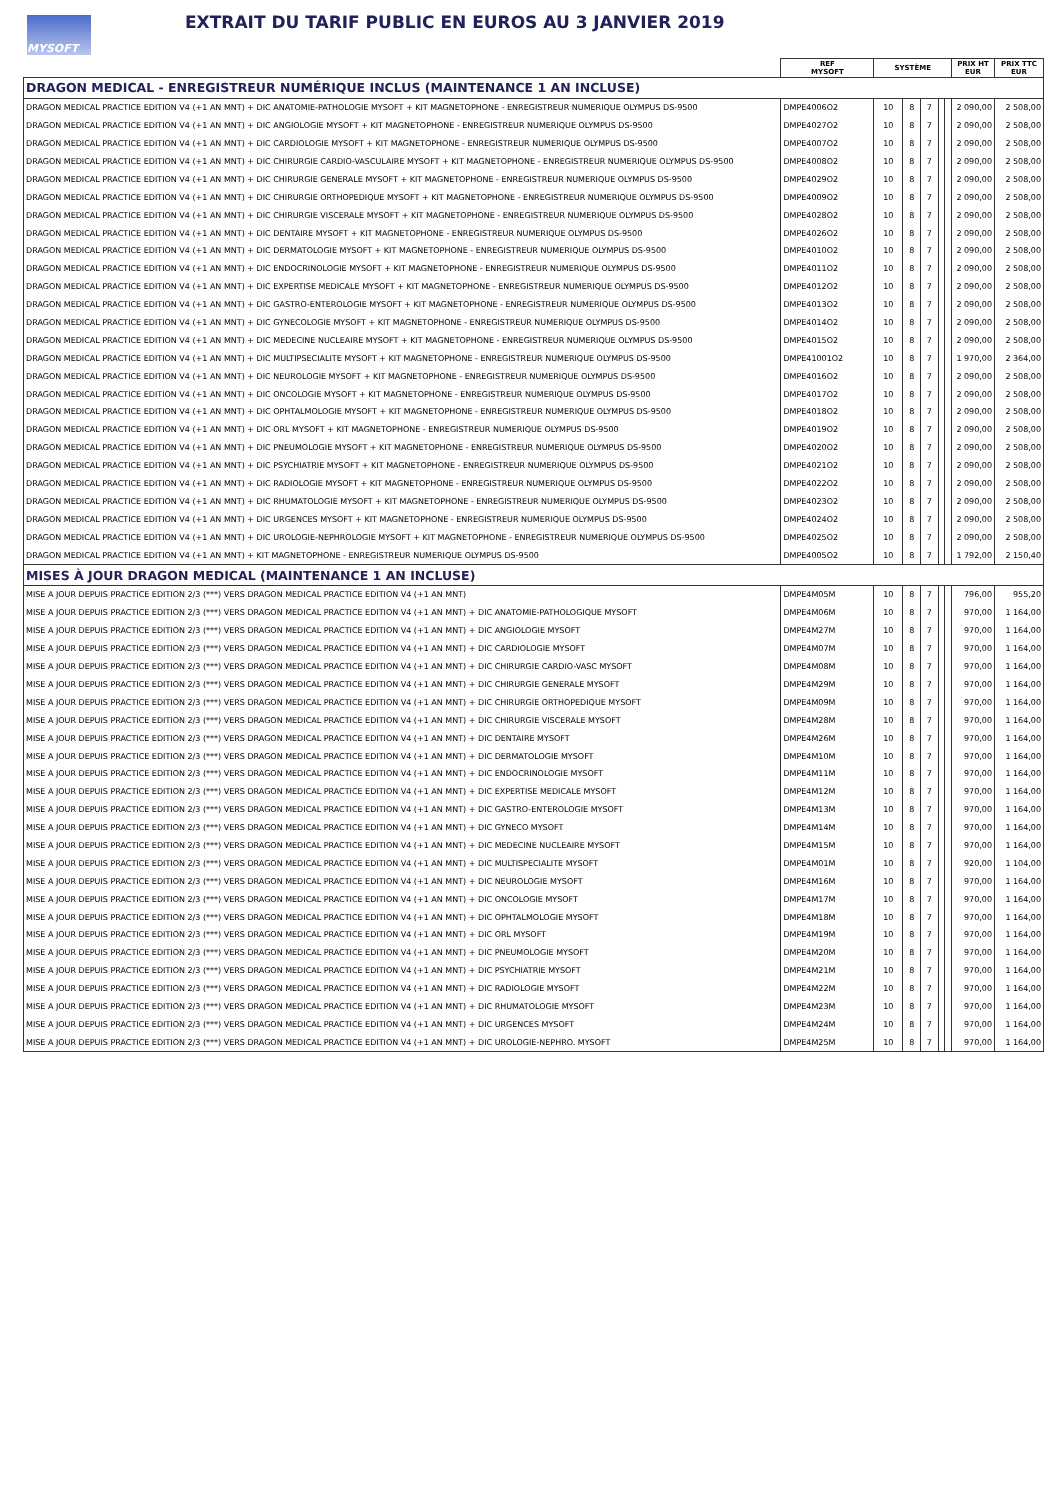MYSOFT
EXTRAIT DU TARIF PUBLIC EN EUROS AU 3 JANVIER 2019
| | REF MYSOFT | SYSTÈME | | | | | PRIX HT EUR | PRIX TTC EUR |
| DRAGON MEDICAL - ENREGISTREUR NUMÉRIQUE INCLUS (MAINTENANCE 1 AN INCLUSE) | | | | | | | | |
| DRAGON MEDICAL PRACTICE EDITION V4 (+1 AN MNT) + DIC ANATOMIE-PATHOLOGIE MYSOFT + KIT MAGNETOPHONE - ENREGISTREUR NUMERIQUE OLYMPUS DS-9500 | DMPE4006O2 | 10 | 8 | 7 | | | 2 090,00 | 2 508,00 |
| DRAGON MEDICAL PRACTICE EDITION V4 (+1 AN MNT) + DIC ANGIOLOGIE MYSOFT + KIT MAGNETOPHONE - ENREGISTREUR NUMERIQUE OLYMPUS DS-9500 | DMPE4027O2 | 10 | 8 | 7 | | | 2 090,00 | 2 508,00 |
| DRAGON MEDICAL PRACTICE EDITION V4 (+1 AN MNT) + DIC CARDIOLOGIE MYSOFT + KIT MAGNETOPHONE - ENREGISTREUR NUMERIQUE OLYMPUS DS-9500 | DMPE4007O2 | 10 | 8 | 7 | | | 2 090,00 | 2 508,00 |
| DRAGON MEDICAL PRACTICE EDITION V4 (+1 AN MNT) + DIC CHIRURGIE CARDIO-VASCULAIRE MYSOFT + KIT MAGNETOPHONE - ENREGISTREUR NUMERIQUE OLYMPUS DS-9500 | DMPE4008O2 | 10 | 8 | 7 | | | 2 090,00 | 2 508,00 |
| DRAGON MEDICAL PRACTICE EDITION V4 (+1 AN MNT) + DIC CHIRURGIE GENERALE MYSOFT + KIT MAGNETOPHONE - ENREGISTREUR NUMERIQUE OLYMPUS DS-9500 | DMPE4029O2 | 10 | 8 | 7 | | | 2 090,00 | 2 508,00 |
| DRAGON MEDICAL PRACTICE EDITION V4 (+1 AN MNT) + DIC CHIRURGIE ORTHOPEDIQUE MYSOFT + KIT MAGNETOPHONE - ENREGISTREUR NUMERIQUE OLYMPUS DS-9500 | DMPE4009O2 | 10 | 8 | 7 | | | 2 090,00 | 2 508,00 |
| DRAGON MEDICAL PRACTICE EDITION V4 (+1 AN MNT) + DIC CHIRURGIE VISCERALE MYSOFT + KIT MAGNETOPHONE - ENREGISTREUR NUMERIQUE OLYMPUS DS-9500 | DMPE4028O2 | 10 | 8 | 7 | | | 2 090,00 | 2 508,00 |
| DRAGON MEDICAL PRACTICE EDITION V4 (+1 AN MNT) + DIC DENTAIRE MYSOFT + KIT MAGNETOPHONE - ENREGISTREUR NUMERIQUE OLYMPUS DS-9500 | DMPE4026O2 | 10 | 8 | 7 | | | 2 090,00 | 2 508,00 |
| DRAGON MEDICAL PRACTICE EDITION V4 (+1 AN MNT) + DIC DERMATOLOGIE MYSOFT + KIT MAGNETOPHONE - ENREGISTREUR NUMERIQUE OLYMPUS DS-9500 | DMPE4010O2 | 10 | 8 | 7 | | | 2 090,00 | 2 508,00 |
| DRAGON MEDICAL PRACTICE EDITION V4 (+1 AN MNT) + DIC ENDOCRINOLOGIE MYSOFT + KIT MAGNETOPHONE - ENREGISTREUR NUMERIQUE OLYMPUS DS-9500 | DMPE4011O2 | 10 | 8 | 7 | | | 2 090,00 | 2 508,00 |
| DRAGON MEDICAL PRACTICE EDITION V4 (+1 AN MNT) + DIC EXPERTISE MEDICALE MYSOFT + KIT MAGNETOPHONE - ENREGISTREUR NUMERIQUE OLYMPUS DS-9500 | DMPE4012O2 | 10 | 8 | 7 | | | 2 090,00 | 2 508,00 |
| DRAGON MEDICAL PRACTICE EDITION V4 (+1 AN MNT) + DIC GASTRO-ENTEROLOGIE MYSOFT + KIT MAGNETOPHONE - ENREGISTREUR NUMERIQUE OLYMPUS DS-9500 | DMPE4013O2 | 10 | 8 | 7 | | | 2 090,00 | 2 508,00 |
| DRAGON MEDICAL PRACTICE EDITION V4 (+1 AN MNT) + DIC GYNECOLOGIE MYSOFT + KIT MAGNETOPHONE - ENREGISTREUR NUMERIQUE OLYMPUS DS-9500 | DMPE4014O2 | 10 | 8 | 7 | | | 2 090,00 | 2 508,00 |
| DRAGON MEDICAL PRACTICE EDITION V4 (+1 AN MNT) + DIC MEDECINE NUCLEAIRE MYSOFT + KIT MAGNETOPHONE - ENREGISTREUR NUMERIQUE OLYMPUS DS-9500 | DMPE4015O2 | 10 | 8 | 7 | | | 2 090,00 | 2 508,00 |
| DRAGON MEDICAL PRACTICE EDITION V4 (+1 AN MNT) + DIC MULTIPSECIALITE MYSOFT + KIT MAGNETOPHONE - ENREGISTREUR NUMERIQUE OLYMPUS DS-9500 | DMPE41001O2 | 10 | 8 | 7 | | | 1 970,00 | 2 364,00 |
| DRAGON MEDICAL PRACTICE EDITION V4 (+1 AN MNT) + DIC NEUROLOGIE MYSOFT + KIT MAGNETOPHONE - ENREGISTREUR NUMERIQUE OLYMPUS DS-9500 | DMPE4016O2 | 10 | 8 | 7 | | | 2 090,00 | 2 508,00 |
| DRAGON MEDICAL PRACTICE EDITION V4 (+1 AN MNT) + DIC ONCOLOGIE MYSOFT + KIT MAGNETOPHONE - ENREGISTREUR NUMERIQUE OLYMPUS DS-9500 | DMPE4017O2 | 10 | 8 | 7 | | | 2 090,00 | 2 508,00 |
| DRAGON MEDICAL PRACTICE EDITION V4 (+1 AN MNT) + DIC OPHTALMOLOGIE MYSOFT + KIT MAGNETOPHONE - ENREGISTREUR NUMERIQUE OLYMPUS DS-9500 | DMPE4018O2 | 10 | 8 | 7 | | | 2 090,00 | 2 508,00 |
| DRAGON MEDICAL PRACTICE EDITION V4 (+1 AN MNT) + DIC ORL MYSOFT + KIT MAGNETOPHONE - ENREGISTREUR NUMERIQUE OLYMPUS DS-9500 | DMPE4019O2 | 10 | 8 | 7 | | | 2 090,00 | 2 508,00 |
| DRAGON MEDICAL PRACTICE EDITION V4 (+1 AN MNT) + DIC PNEUMOLOGIE MYSOFT + KIT MAGNETOPHONE - ENREGISTREUR NUMERIQUE OLYMPUS DS-9500 | DMPE4020O2 | 10 | 8 | 7 | | | 2 090,00 | 2 508,00 |
| DRAGON MEDICAL PRACTICE EDITION V4 (+1 AN MNT) + DIC PSYCHIATRIE MYSOFT + KIT MAGNETOPHONE - ENREGISTREUR NUMERIQUE OLYMPUS DS-9500 | DMPE4021O2 | 10 | 8 | 7 | | | 2 090,00 | 2 508,00 |
| DRAGON MEDICAL PRACTICE EDITION V4 (+1 AN MNT) + DIC RADIOLOGIE MYSOFT + KIT MAGNETOPHONE - ENREGISTREUR NUMERIQUE OLYMPUS DS-9500 | DMPE4022O2 | 10 | 8 | 7 | | | 2 090,00 | 2 508,00 |
| DRAGON MEDICAL PRACTICE EDITION V4 (+1 AN MNT) + DIC RHUMATOLOGIE MYSOFT + KIT MAGNETOPHONE - ENREGISTREUR NUMERIQUE OLYMPUS DS-9500 | DMPE4023O2 | 10 | 8 | 7 | | | 2 090,00 | 2 508,00 |
| DRAGON MEDICAL PRACTICE EDITION V4 (+1 AN MNT) + DIC URGENCES MYSOFT + KIT MAGNETOPHONE - ENREGISTREUR NUMERIQUE OLYMPUS DS-9500 | DMPE4024O2 | 10 | 8 | 7 | | | 2 090,00 | 2 508,00 |
| DRAGON MEDICAL PRACTICE EDITION V4 (+1 AN MNT) + DIC UROLOGIE-NEPHROLOGIE MYSOFT + KIT MAGNETOPHONE - ENREGISTREUR NUMERIQUE OLYMPUS DS-9500 | DMPE4025O2 | 10 | 8 | 7 | | | 2 090,00 | 2 508,00 |
| DRAGON MEDICAL PRACTICE EDITION V4 (+1 AN MNT) + KIT MAGNETOPHONE - ENREGISTREUR NUMERIQUE OLYMPUS DS-9500 | DMPE4005O2 | 10 | 8 | 7 | | | 1 792,00 | 2 150,40 |
| MISES À JOUR DRAGON MEDICAL (MAINTENANCE 1 AN INCLUSE) | | | | | | | | |
| MISE A JOUR DEPUIS PRACTICE EDITION 2/3 (***) VERS DRAGON MEDICAL PRACTICE EDITION V4 (+1 AN MNT) | DMPE4M05M | 10 | 8 | 7 | | | 796,00 | 955,20 |
| MISE A JOUR DEPUIS PRACTICE EDITION 2/3 (***) VERS DRAGON MEDICAL PRACTICE EDITION V4 (+1 AN MNT) + DIC ANATOMIE-PATHOLOGIQUE MYSOFT | DMPE4M06M | 10 | 8 | 7 | | | 970,00 | 1 164,00 |
| MISE A JOUR DEPUIS PRACTICE EDITION 2/3 (***) VERS DRAGON MEDICAL PRACTICE EDITION V4 (+1 AN MNT) + DIC ANGIOLOGIE MYSOFT | DMPE4M27M | 10 | 8 | 7 | | | 970,00 | 1 164,00 |
| MISE A JOUR DEPUIS PRACTICE EDITION 2/3 (***) VERS DRAGON MEDICAL PRACTICE EDITION V4 (+1 AN MNT) + DIC CARDIOLOGIE MYSOFT | DMPE4M07M | 10 | 8 | 7 | | | 970,00 | 1 164,00 |
| MISE A JOUR DEPUIS PRACTICE EDITION 2/3 (***) VERS DRAGON MEDICAL PRACTICE EDITION V4 (+1 AN MNT) + DIC CHIRURGIE CARDIO-VASC MYSOFT | DMPE4M08M | 10 | 8 | 7 | | | 970,00 | 1 164,00 |
| MISE A JOUR DEPUIS PRACTICE EDITION 2/3 (***) VERS DRAGON MEDICAL PRACTICE EDITION V4 (+1 AN MNT) + DIC CHIRURGIE GENERALE MYSOFT | DMPE4M29M | 10 | 8 | 7 | | | 970,00 | 1 164,00 |
| MISE A JOUR DEPUIS PRACTICE EDITION 2/3 (***) VERS DRAGON MEDICAL PRACTICE EDITION V4 (+1 AN MNT) + DIC CHIRURGIE ORTHOPEDIQUE MYSOFT | DMPE4M09M | 10 | 8 | 7 | | | 970,00 | 1 164,00 |
| MISE A JOUR DEPUIS PRACTICE EDITION 2/3 (***) VERS DRAGON MEDICAL PRACTICE EDITION V4 (+1 AN MNT) + DIC CHIRURGIE VISCERALE MYSOFT | DMPE4M28M | 10 | 8 | 7 | | | 970,00 | 1 164,00 |
| MISE A JOUR DEPUIS PRACTICE EDITION 2/3 (***) VERS DRAGON MEDICAL PRACTICE EDITION V4 (+1 AN MNT) + DIC DENTAIRE MYSOFT | DMPE4M26M | 10 | 8 | 7 | | | 970,00 | 1 164,00 |
| MISE A JOUR DEPUIS PRACTICE EDITION 2/3 (***) VERS DRAGON MEDICAL PRACTICE EDITION V4 (+1 AN MNT) + DIC DERMATOLOGIE MYSOFT | DMPE4M10M | 10 | 8 | 7 | | | 970,00 | 1 164,00 |
| MISE A JOUR DEPUIS PRACTICE EDITION 2/3 (***) VERS DRAGON MEDICAL PRACTICE EDITION V4 (+1 AN MNT) + DIC ENDOCRINOLOGIE MYSOFT | DMPE4M11M | 10 | 8 | 7 | | | 970,00 | 1 164,00 |
| MISE A JOUR DEPUIS PRACTICE EDITION 2/3 (***) VERS DRAGON MEDICAL PRACTICE EDITION V4 (+1 AN MNT) + DIC EXPERTISE MEDICALE MYSOFT | DMPE4M12M | 10 | 8 | 7 | | | 970,00 | 1 164,00 |
| MISE A JOUR DEPUIS PRACTICE EDITION 2/3 (***) VERS DRAGON MEDICAL PRACTICE EDITION V4 (+1 AN MNT) + DIC GASTRO-ENTEROLOGIE MYSOFT | DMPE4M13M | 10 | 8 | 7 | | | 970,00 | 1 164,00 |
| MISE A JOUR DEPUIS PRACTICE EDITION 2/3 (***) VERS DRAGON MEDICAL PRACTICE EDITION V4 (+1 AN MNT) + DIC GYNECO MYSOFT | DMPE4M14M | 10 | 8 | 7 | | | 970,00 | 1 164,00 |
| MISE A JOUR DEPUIS PRACTICE EDITION 2/3 (***) VERS DRAGON MEDICAL PRACTICE EDITION V4 (+1 AN MNT) + DIC MEDECINE NUCLEAIRE MYSOFT | DMPE4M15M | 10 | 8 | 7 | | | 970,00 | 1 164,00 |
| MISE A JOUR DEPUIS PRACTICE EDITION 2/3 (***) VERS DRAGON MEDICAL PRACTICE EDITION V4 (+1 AN MNT) + DIC MULTISPECIALITE MYSOFT | DMPE4M01M | 10 | 8 | 7 | | | 920,00 | 1 104,00 |
| MISE A JOUR DEPUIS PRACTICE EDITION 2/3 (***) VERS DRAGON MEDICAL PRACTICE EDITION V4 (+1 AN MNT) + DIC NEUROLOGIE MYSOFT | DMPE4M16M | 10 | 8 | 7 | | | 970,00 | 1 164,00 |
| MISE A JOUR DEPUIS PRACTICE EDITION 2/3 (***) VERS DRAGON MEDICAL PRACTICE EDITION V4 (+1 AN MNT) + DIC ONCOLOGIE MYSOFT | DMPE4M17M | 10 | 8 | 7 | | | 970,00 | 1 164,00 |
| MISE A JOUR DEPUIS PRACTICE EDITION 2/3 (***) VERS DRAGON MEDICAL PRACTICE EDITION V4 (+1 AN MNT) + DIC OPHTALMOLOGIE MYSOFT | DMPE4M18M | 10 | 8 | 7 | | | 970,00 | 1 164,00 |
| MISE A JOUR DEPUIS PRACTICE EDITION 2/3 (***) VERS DRAGON MEDICAL PRACTICE EDITION V4 (+1 AN MNT) + DIC ORL MYSOFT | DMPE4M19M | 10 | 8 | 7 | | | 970,00 | 1 164,00 |
| MISE A JOUR DEPUIS PRACTICE EDITION 2/3 (***) VERS DRAGON MEDICAL PRACTICE EDITION V4 (+1 AN MNT) + DIC PNEUMOLOGIE MYSOFT | DMPE4M20M | 10 | 8 | 7 | | | 970,00 | 1 164,00 |
| MISE A JOUR DEPUIS PRACTICE EDITION 2/3 (***) VERS DRAGON MEDICAL PRACTICE EDITION V4 (+1 AN MNT) + DIC PSYCHIATRIE MYSOFT | DMPE4M21M | 10 | 8 | 7 | | | 970,00 | 1 164,00 |
| MISE A JOUR DEPUIS PRACTICE EDITION 2/3 (***) VERS DRAGON MEDICAL PRACTICE EDITION V4 (+1 AN MNT) + DIC RADIOLOGIE MYSOFT | DMPE4M22M | 10 | 8 | 7 | | | 970,00 | 1 164,00 |
| MISE A JOUR DEPUIS PRACTICE EDITION 2/3 (***) VERS DRAGON MEDICAL PRACTICE EDITION V4 (+1 AN MNT) + DIC RHUMATOLOGIE MYSOFT | DMPE4M23M | 10 | 8 | 7 | | | 970,00 | 1 164,00 |
| MISE A JOUR DEPUIS PRACTICE EDITION 2/3 (***) VERS DRAGON MEDICAL PRACTICE EDITION V4 (+1 AN MNT) + DIC URGENCES MYSOFT | DMPE4M24M | 10 | 8 | 7 | | | 970,00 | 1 164,00 |
| MISE A JOUR DEPUIS PRACTICE EDITION 2/3 (***) VERS DRAGON MEDICAL PRACTICE EDITION V4 (+1 AN MNT) + DIC UROLOGIE-NEPHRO. MYSOFT | DMPE4M25M | 10 | 8 | 7 | | | 970,00 | 1 164,00 |